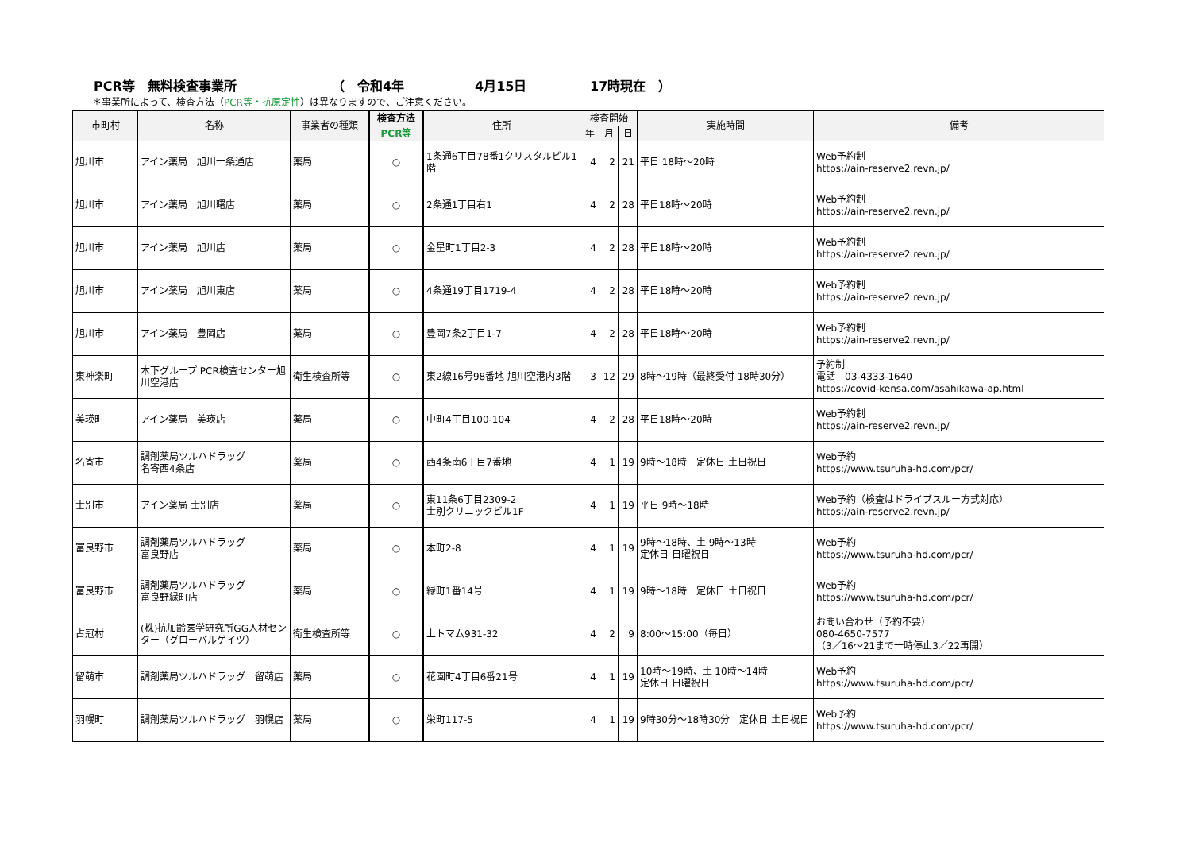PCR等　無料検査事業所 （　令和4年 4月15日 17時現在　）
＊事業所によって、検査方法（PCR等・抗原定性）は異なりますので、ご注意ください。
| 市町村 | 名称 | 事業者の種類 | 検査方法 | 住所 | 検査開始 | | | 実施時間 | 備考 |
| --- | --- | --- | --- | --- | --- | --- | --- | --- | --- |
| | | | PCR等 | | 年 | 月 | 日 | | |
| 旭川市 | アイン薬局 旭川一条通店 | 薬局 | ○ | 1条通6丁目78番1クリスタルビル1階 | 4 | 2 | 21 | 平日 18時～20時 | Web予約制 https://ain-reserve2.revn.jp/ |
| 旭川市 | アイン薬局 旭川曙店 | 薬局 | ○ | 2条通1丁目右1 | 4 | 2 | 28 | 平日18時～20時 | Web予約制 https://ain-reserve2.revn.jp/ |
| 旭川市 | アイン薬局 旭川店 | 薬局 | ○ | 金星町1丁目2-3 | 4 | 2 | 28 | 平日18時～20時 | Web予約制 https://ain-reserve2.revn.jp/ |
| 旭川市 | アイン薬局 旭川東店 | 薬局 | ○ | 4条通19丁目1719-4 | 4 | 2 | 28 | 平日18時～20時 | Web予約制 https://ain-reserve2.revn.jp/ |
| 旭川市 | アイン薬局 豊岡店 | 薬局 | ○ | 豊岡7条2丁目1-7 | 4 | 2 | 28 | 平日18時～20時 | Web予約制 https://ain-reserve2.revn.jp/ |
| 東神楽町 | 木下グループ PCR検査センター旭川空港店 | 衛生検査所等 | ○ | 東2線16号98番地 旭川空港内3階 | 3 | 12 | 29 | 8時～19時（最終受付 18時30分） | 予約制 電話 03-4333-1640 https://covid-kensa.com/asahikawa-ap.html |
| 美瑛町 | アイン薬局 美瑛店 | 薬局 | ○ | 中町4丁目100-104 | 4 | 2 | 28 | 平日18時～20時 | Web予約制 https://ain-reserve2.revn.jp/ |
| 名寄市 | 調剤薬局ツルハドラッグ 名寄西4条店 | 薬局 | ○ | 西4条南6丁目7番地 | 4 | 1 | 19 | 9時～18時 定休日 土日祝日 | Web予約 https://www.tsuruha-hd.com/pcr/ |
| 士別市 | アイン薬局 士別店 | 薬局 | ○ | 東11条6丁目2309-2 士別クリニックビル1F | 4 | 1 | 19 | 平日 9時～18時 | Web予約（検査はドライブスルー方式対応） https://ain-reserve2.revn.jp/ |
| 富良野市 | 調剤薬局ツルハドラッグ 富良野店 | 薬局 | ○ | 本町2-8 | 4 | 1 | 19 | 9時～18時、土 9時～13時 定休日 日曜祝日 | Web予約 https://www.tsuruha-hd.com/pcr/ |
| 富良野市 | 調剤薬局ツルハドラッグ 富良野緑町店 | 薬局 | ○ | 緑町1番14号 | 4 | 1 | 19 | 9時～18時 定休日 土日祝日 | Web予約 https://www.tsuruha-hd.com/pcr/ |
| 占冠村 | (株)抗加齢医学研究所GG人材センター（グローバルゲイツ） | 衛生検査所等 | ○ | 上トマム931-32 | 4 | 2 | 9 | 8:00～15:00（毎日） | お問い合わせ（予約不要） 080-4650-7577 （3／16～21まで一時停止3／22再開） |
| 留萌市 | 調剤薬局ツルハドラッグ 留萌店 | 薬局 | ○ | 花園町4丁目6番21号 | 4 | 1 | 19 | 10時～19時、土 10時～14時 定休日 日曜祝日 | Web予約 https://www.tsuruha-hd.com/pcr/ |
| 羽幌町 | 調剤薬局ツルハドラッグ 羽幌店 | 薬局 | ○ | 栄町117-5 | 4 | 1 | 19 | 9時30分～18時30分 定休日 土日祝日 | Web予約 https://www.tsuruha-hd.com/pcr/ |